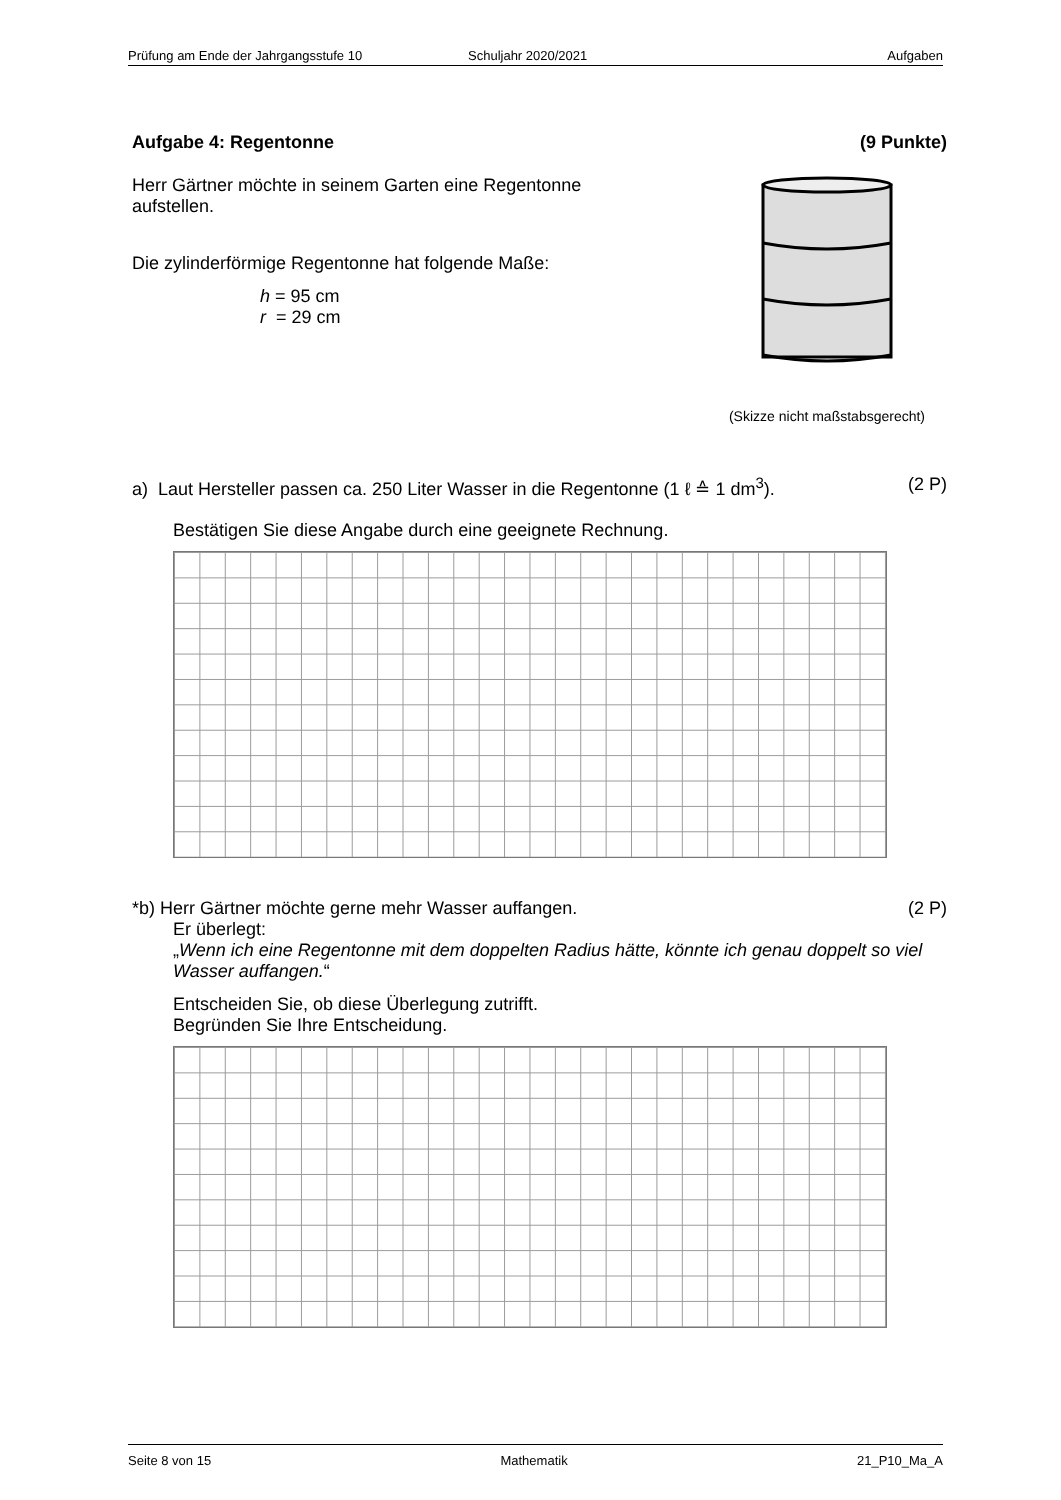Prüfung am Ende der Jahrgangsstufe 10 Schuljahr 2020/2021 Aufgaben
Aufgabe 4: Regentonne (9 Punkte)
Herr Gärtner möchte in seinem Garten eine Regentonne aufstellen.
Die zylinderförmige Regentonne hat folgende Maße:
h = 95 cm
r = 29 cm
(Skizze nicht maßstabsgerecht)
a) Laut Hersteller passen ca. 250 Liter Wasser in die Regentonne (1 ℓ ≙ 1 dm<sup>3</sup>). (2 P)
Bestätigen Sie diese Angabe durch eine geeignete Rechnung.
*b) Herr Gärtner möchte gerne mehr Wasser auffangen. (2 P)
Er überlegt:
„Wenn ich eine Regentonne mit dem doppelten Radius hätte, könnte ich genau doppelt so viel Wasser auffangen.“
Entscheiden Sie, ob diese Überlegung zutrifft.
Begründen Sie Ihre Entscheidung.
Seite 8 von 15 Mathematik 21_P10_Ma_A